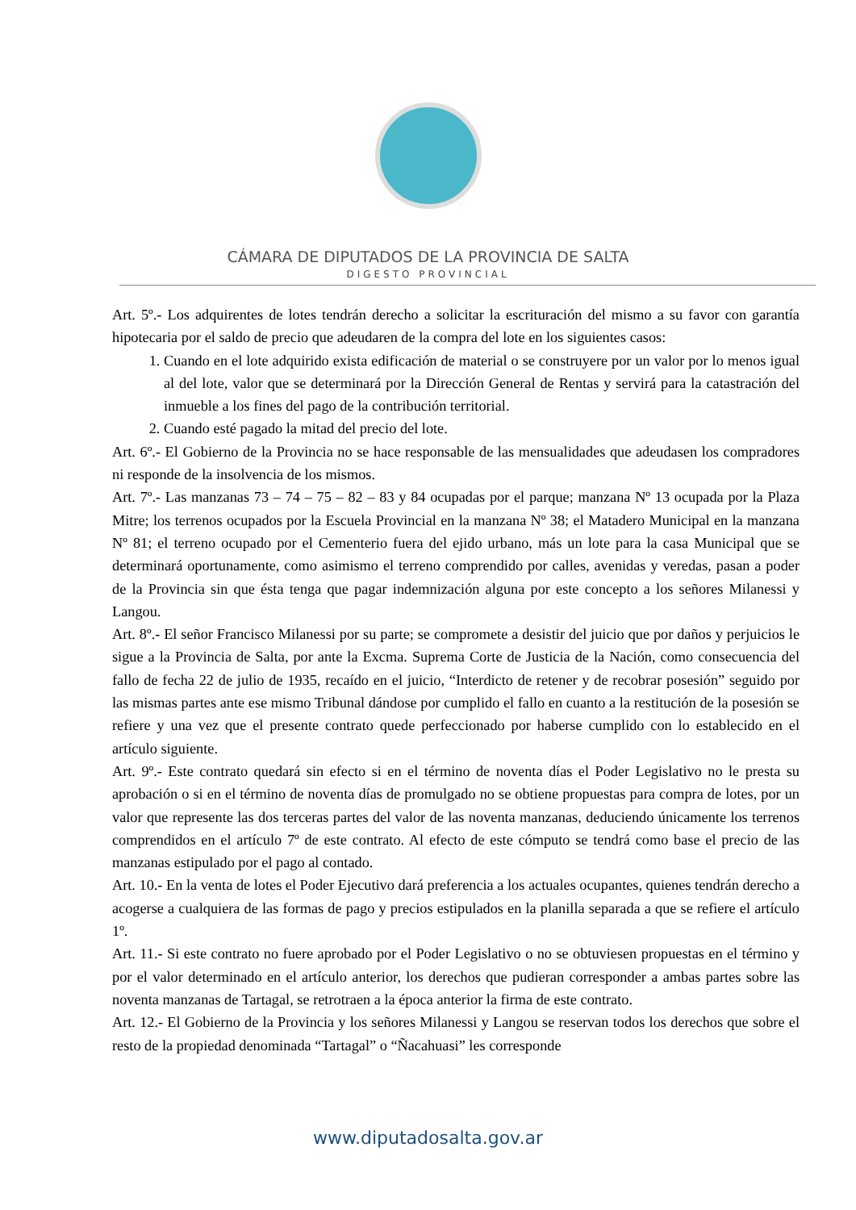CÁMARA DE DIPUTADOS DE LA PROVINCIA DE SALTA
DIGESTO PROVINCIAL
Art. 5º.- Los adquirentes de lotes tendrán derecho a solicitar la escrituración del mismo a su favor con garantía hipotecaria por el saldo de precio que adeudaren de la compra del lote en los siguientes casos:
1. Cuando en el lote adquirido exista edificación de material o se construyere por un valor por lo menos igual al del lote, valor que se determinará por la Dirección General de Rentas y servirá para la catastración del inmueble a los fines del pago de la contribución territorial.
2. Cuando esté pagado la mitad del precio del lote.
Art. 6º.- El Gobierno de la Provincia no se hace responsable de las mensualidades que adeudasen los compradores ni responde de la insolvencia de los mismos.
Art. 7º.- Las manzanas 73 – 74 – 75 – 82 – 83 y 84 ocupadas por el parque; manzana Nº 13 ocupada por la Plaza Mitre; los terrenos ocupados por la Escuela Provincial en la manzana Nº 38; el Matadero Municipal en la manzana Nº 81; el terreno ocupado por el Cementerio fuera del ejido urbano, más un lote para la casa Municipal que se determinará oportunamente, como asimismo el terreno comprendido por calles, avenidas y veredas, pasan a poder de la Provincia sin que ésta tenga que pagar indemnización alguna por este concepto a los señores Milanessi y Langou.
Art. 8º.- El señor Francisco Milanessi por su parte; se compromete a desistir del juicio que por daños y perjuicios le sigue a la Provincia de Salta, por ante la Excma. Suprema Corte de Justicia de la Nación, como consecuencia del fallo de fecha 22 de julio de 1935, recaído en el juicio, “Interdicto de retener y de recobrar posesión” seguido por las mismas partes ante ese mismo Tribunal dándose por cumplido el fallo en cuanto a la restitución de la posesión se refiere y una vez que el presente contrato quede perfeccionado por haberse cumplido con lo establecido en el artículo siguiente.
Art. 9º.- Este contrato quedará sin efecto si en el término de noventa días el Poder Legislativo no le presta su aprobación o si en el término de noventa días de promulgado no se obtiene propuestas para compra de lotes, por un valor que represente las dos terceras partes del valor de las noventa manzanas, deduciendo únicamente los terrenos comprendidos en el artículo 7º de este contrato. Al efecto de este cómputo se tendrá como base el precio de las manzanas estipulado por el pago al contado.
Art. 10.- En la venta de lotes el Poder Ejecutivo dará preferencia a los actuales ocupantes, quienes tendrán derecho a acogerse a cualquiera de las formas de pago y precios estipulados en la planilla separada a que se refiere el artículo 1º.
Art. 11.- Si este contrato no fuere aprobado por el Poder Legislativo o no se obtuviesen propuestas en el término y por el valor determinado en el artículo anterior, los derechos que pudieran corresponder a ambas partes sobre las noventa manzanas de Tartagal, se retrotraen a la época anterior la firma de este contrato.
Art. 12.- El Gobierno de la Provincia y los señores Milanessi y Langou se reservan todos los derechos que sobre el resto de la propiedad denominada “Tartagal” o “Ñacahuasi” les corresponde
www.diputadosalta.gov.ar